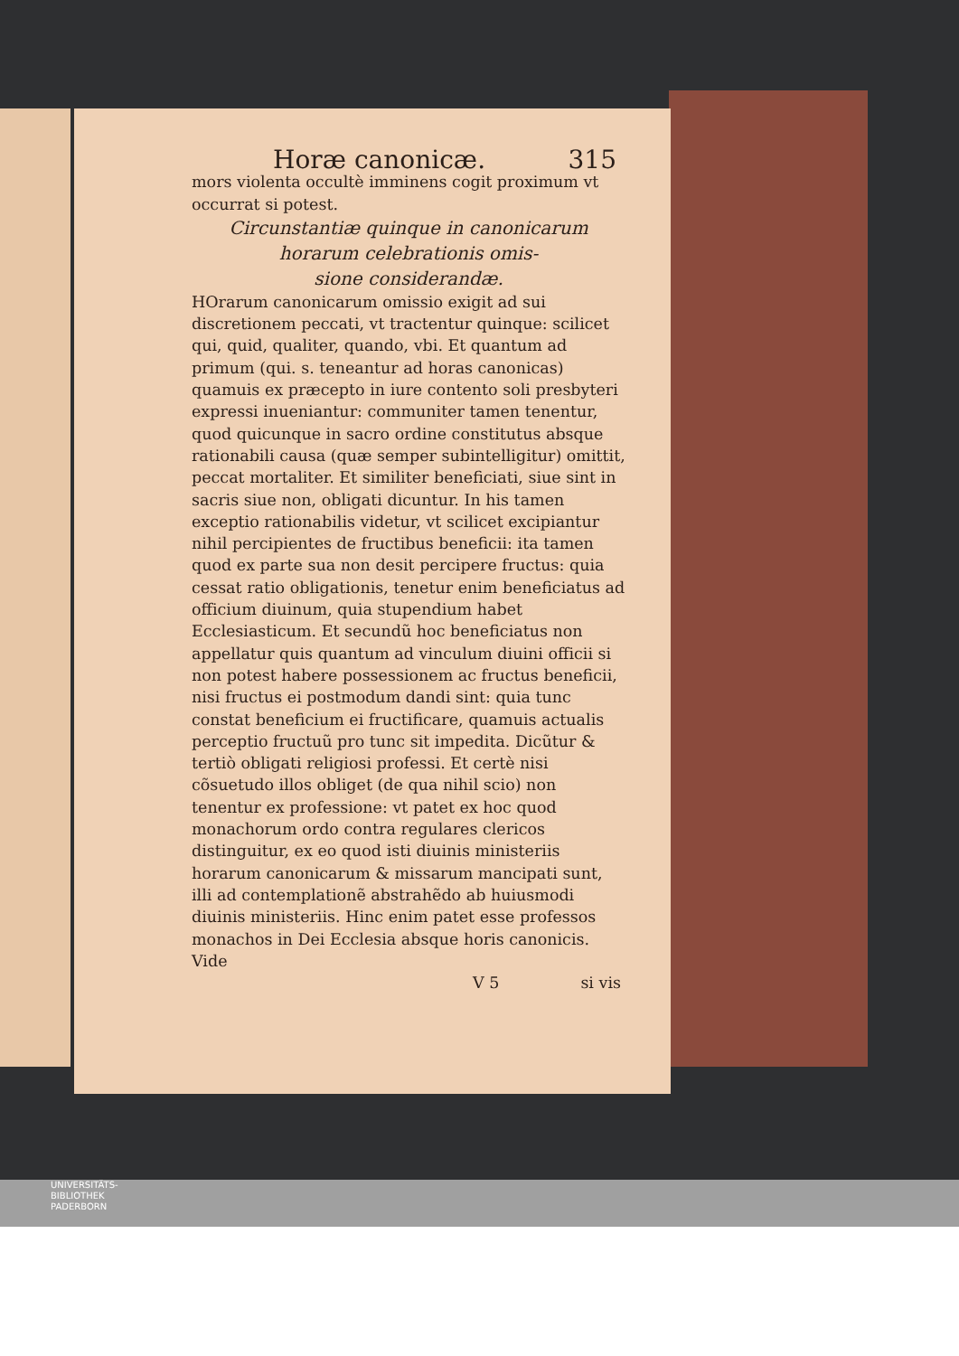Horæ canonicæ. 315
mors violenta occultè imminens cogit proximum vt occurrat si potest.
Circunstantiæ quinque in canonicarum horarum celebrationis omis-
sione considerandæ.
HOrarum canonicarum omissio exigit ad sui discretionem peccati, vt tractentur quinque: scilicet qui, quid, qualiter, quando, vbi. Et quantum ad primum (qui. s. teneantur ad horas canonicas) quamuis ex præcepto in iure contento soli presbyteri expressi inueniantur: communiter tamen tenentur, quod quicunque in sacro ordine constitutus absque rationabili causa (quæ semper subintelligitur) omittit, peccat mortaliter. Et similiter beneficiati, siue sint in sacris siue non, obligati dicuntur. In his tamen exceptio rationabilis videtur, vt scilicet excipiantur nihil percipientes de fructibus beneficii: ita tamen quod ex parte sua non desit percipere fructus: quia cessat ratio obligationis, tenetur enim beneficiatus ad officium diuinum, quia stupendium habet Ecclesiasticum. Et secundũ hoc beneficiatus non appellatur quis quantum ad vinculum diuini officii si non potest habere possessionem ac fructus beneficii, nisi fructus ei postmodum dandi sint: quia tunc constat beneficium ei fructificare, quamuis actualis perceptio fructuũ pro tunc sit impedita. Dicũtur & tertiò obligati religiosi professi. Et certè nisi cõsuetudo illos obliget (de qua nihil scio) non tenentur ex professione: vt patet ex hoc quod monachorum ordo contra regulares clericos distinguitur, ex eo quod isti diuinis ministeriis horarum canonicarum & missarum mancipati sunt, illi ad contemplationẽ abstrahẽdo ab huiusmodi diuinis ministeriis. Hinc enim patet esse professos monachos in Dei Ecclesia absque horis canonicis. Vide
V 5 si vis
UNIVERSITÄTS-
BIBLIOTHEK
PADERBORN